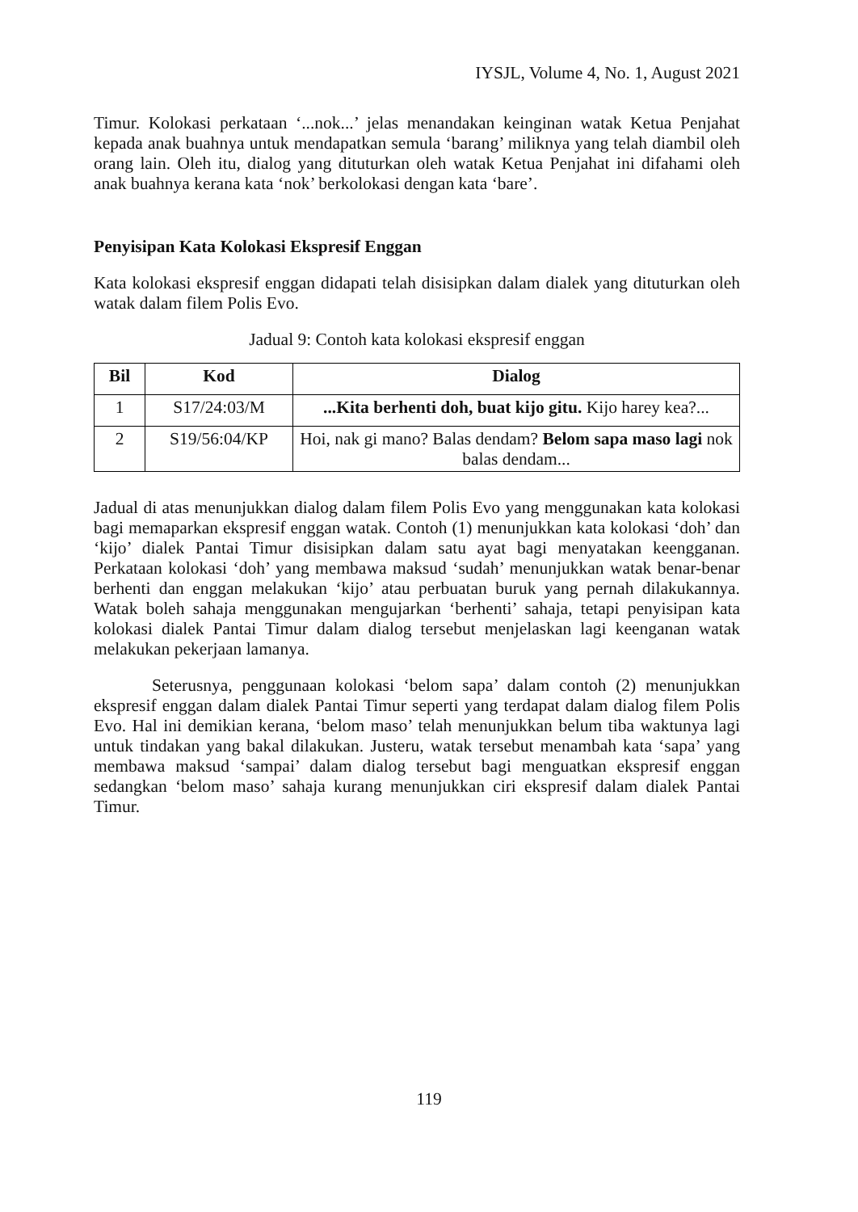IYSJL, Volume 4, No. 1, August 2021
Timur. Kolokasi perkataan ‘...nok...’ jelas menandakan keinginan watak Ketua Penjahat kepada anak buahnya untuk mendapatkan semula ‘barang’ miliknya yang telah diambil oleh orang lain. Oleh itu, dialog yang dituturkan oleh watak Ketua Penjahat ini difahami oleh anak buahnya kerana kata ‘nok’ berkolokasi dengan kata ‘bare’.
Penyisipan Kata Kolokasi Ekspresif Enggan
Kata kolokasi ekspresif enggan didapati telah disisipkan dalam dialek yang dituturkan oleh watak dalam filem Polis Evo.
Jadual 9: Contoh kata kolokasi ekspresif enggan
| Bil | Kod | Dialog |
| --- | --- | --- |
| 1 | S17/24:03/M | ...Kita berhenti doh, buat kijo gitu. Kijo harey kea?... |
| 2 | S19/56:04/KP | Hoi, nak gi mano? Balas dendam? Belom sapa maso lagi nok balas dendam... |
Jadual di atas menunjukkan dialog dalam filem Polis Evo yang menggunakan kata kolokasi bagi memaparkan ekspresif enggan watak. Contoh (1) menunjukkan kata kolokasi ‘doh’ dan ‘kijo’ dialek Pantai Timur disisipkan dalam satu ayat bagi menyatakan keengganan. Perkataan kolokasi ‘doh’ yang membawa maksud ‘sudah’ menunjukkan watak benar-benar berhenti dan enggan melakukan ‘kijo’ atau perbuatan buruk yang pernah dilakukannya. Watak boleh sahaja menggunakan mengujarkan ‘berhenti’ sahaja, tetapi penyisipan kata kolokasi dialek Pantai Timur dalam dialog tersebut menjelaskan lagi keenganan watak melakukan pekerjaan lamanya.
Seterusnya, penggunaan kolokasi ‘belom sapa’ dalam contoh (2) menunjukkan ekspresif enggan dalam dialek Pantai Timur seperti yang terdapat dalam dialog filem Polis Evo. Hal ini demikian kerana, ‘belom maso’ telah menunjukkan belum tiba waktunya lagi untuk tindakan yang bakal dilakukan. Justeru, watak tersebut menambah kata ‘sapa’ yang membawa maksud ‘sampai’ dalam dialog tersebut bagi menguatkan ekspresif enggan sedangkan ‘belom maso’ sahaja kurang menunjukkan ciri ekspresif dalam dialek Pantai Timur.
119